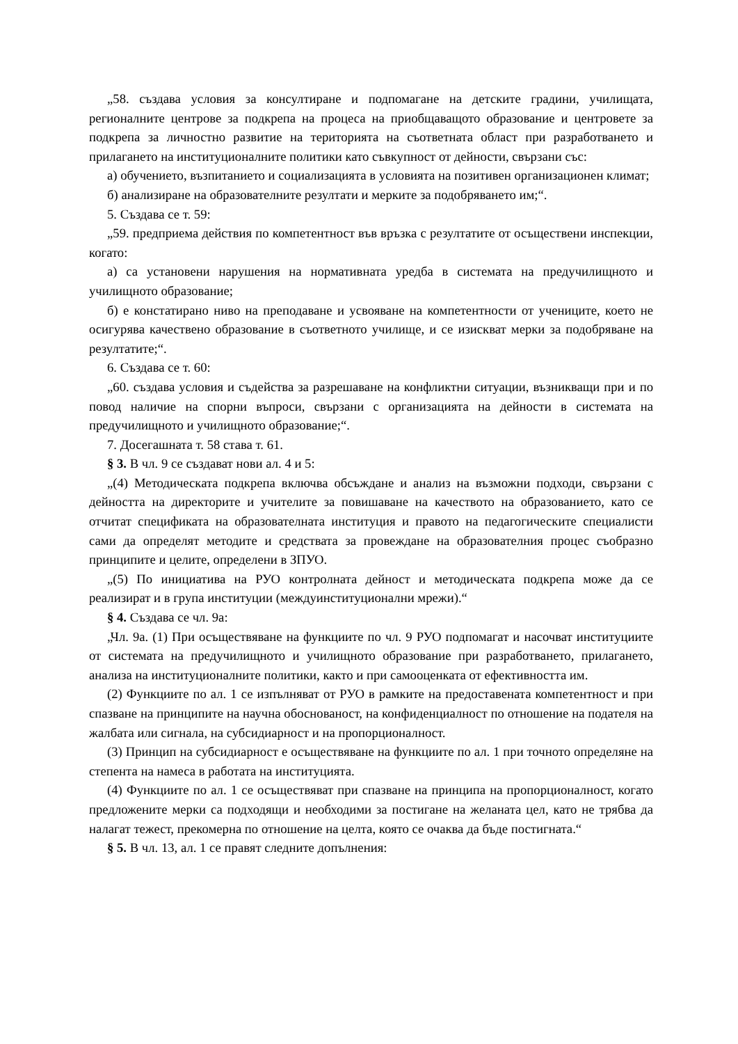„58. създава условия за консултиране и подпомагане на детските градини, училищата, регионалните центрове за подкрепа на процеса на приобщаващото образование и центровете за подкрепа за личностно развитие на територията на съответната област при разработването и прилагането на институционалните политики като съвкупност от дейности, свързани със:
а) обучението, възпитанието и социализацията в условията на позитивен организационен климат;
б) анализиране на образователните резултати и мерките за подобряването им;“.
5. Създава се т. 59:
„59. предприема действия по компетентност във връзка с резултатите от осъществени инспекции, когато:
а) са установени нарушения на нормативната уредба в системата на предучилищното и училищното образование;
б) е констатирано ниво на преподаване и усвояване на компетентности от учениците, което не осигурява качествено образование в съответното училище, и се изискват мерки за подобряване на резултатите;“.
6. Създава се т. 60:
„60. създава условия и съдейства за разрешаване на конфликтни ситуации, възникващи при и по повод наличие на спорни въпроси, свързани с организацията на дейности в системата на предучилищното и училищното образование;“.
7. Досегашната т. 58 става т. 61.
§ 3. В чл. 9 се създават нови ал. 4 и 5:
„(4) Методическата подкрепа включва обсъждане и анализ на възможни подходи, свързани с дейността на директорите и учителите за повишаване на качеството на образованието, като се отчитат спецификата на образователната институция и правото на педагогическите специалисти сами да определят методите и средствата за провеждане на образователния процес съобразно принципите и целите, определени в ЗПУО.
„(5) По инициатива на РУО контролната дейност и методическата подкрепа може да се реализират и в група институции (междуинституционални мрежи).“
§ 4. Създава се чл. 9а:
„Чл. 9а. (1) При осъществяване на функциите по чл. 9 РУО подпомагат и насочват институциите от системата на предучилищното и училищното образование при разработването, прилагането, анализа на институционалните политики, както и при самооценката от ефективността им.
(2) Функциите по ал. 1 се изпълняват от РУО в рамките на предоставената компетентност и при спазване на принципите на научна обоснованост, на конфиденциалност по отношение на подателя на жалбата или сигнала, на субсидиарност и на пропорционалност.
(3) Принцип на субсидиарност е осъществяване на функциите по ал. 1 при точното определяне на степента на намеса в работата на институцията.
(4) Функциите по ал. 1 се осъществяват при спазване на принципа на пропорционалност, когато предложените мерки са подходящи и необходими за постигане на желаната цел, като не трябва да налагат тежест, прекомерна по отношение на целта, която се очаква да бъде постигната.“
§ 5. В чл. 13, ал. 1 се правят следните допълнения: